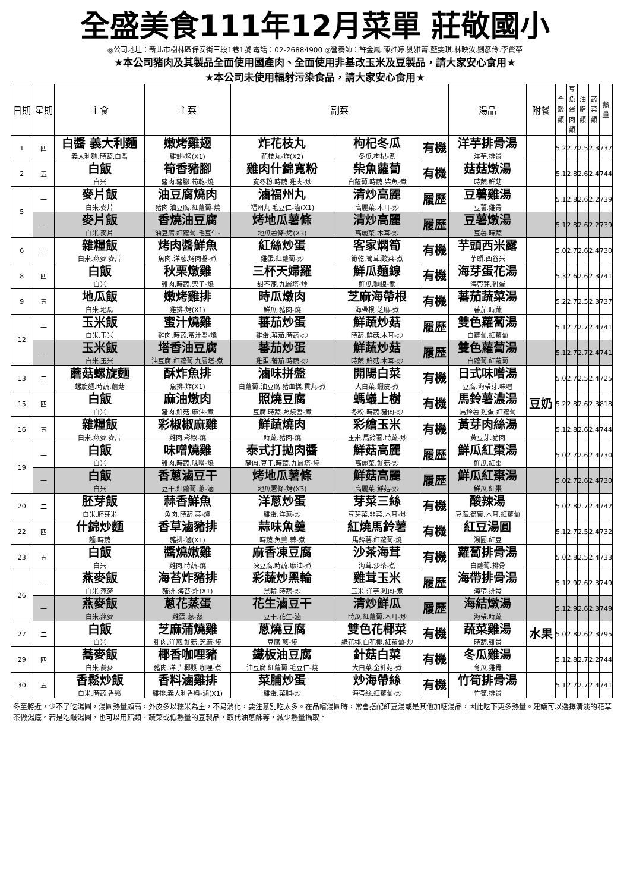全盛美食111年12月菜單 莊敬國小
◎公司地址：新北市樹林區保安街三段1巷1號 電話：02-26884900 ◎營養師：許金鳳.陳雅婷.劉雅菁.藍雯琪.林映汝.劉彥伶.李賢蒂
★本公司豬肉及其製品全面使用國產肉、全面使用非基改玉米及豆製品，請大家安心食用★
★本公司未使用輻射污染食品，請大家安心食用★
| 日期 | 星期 | 主食 | 主菜 | 副菜 | | | 湯品 | 附餐 | 全穀類 | 豆魚蛋肉類 | 油脂類 | 蔬菜類 | 熱量 |
| --- | --- | --- | --- | --- | --- | --- | --- | --- | --- | --- | --- | --- | --- |
| 1 | 四 | 白醬 義大利麵 義大利麵.時蔬.白醬 | 嫩烤雞翅 雞翅-烤(X1) | 炸花枝丸 花枝丸-炸(X2) | 枸杞冬瓜 冬瓜.枸杞-煮 | 有機 | 洋芋排骨湯 洋芋.排骨 | | 5.2 | 2.7 | 2.5 | 2.3 | 737 |
| 2 | 五 | 白飯 白米 | 筍香豬腳 豬肉.豬腳.筍乾-燒 | 雞肉什錦寬粉 寬冬粉.時蔬.雞肉-炒 | 柴魚蘿蔔 白蘿蔔.時蔬.柴魚-煮 | 有機 | 菇菇燉湯 時蔬.鮮菇 | | 5.1 | 2.8 | 2.6 | 2.4 | 744 |
| 5 | 一 | 麥片飯 白米.麥片 | 油豆腐燒肉 豬肉.油豆腐.紅蘿蔔-燒 | 滷福州丸 福州丸.毛豆仁-滷(X1) | 清炒高麗 高麗菜.木耳-炒 | 履歷 | 豆薯雞湯 豆薯.雞骨 | | 5.1 | 2.8 | 2.6 | 2.2 | 739 |
| | 一 | 麥片飯 白米.麥片 | 香燒油豆腐 油豆腐.紅蘿蔔.毛豆仁- | 烤地瓜薯條 地瓜薯條-烤(X3) | 清炒高麗 高麗菜.木耳-炒 | 履歷 | 豆薯燉湯 豆薯.時蔬 | | 5.1 | 2.8 | 2.6 | 2.2 | 739 |
| 6 | 二 | 雜糧飯 白米.燕麥.麥片 | 烤肉醬鮮魚 魚肉.洋蔥.烤肉醬-煮 | 紅絲炒蛋 雞蛋.紅蘿蔔-炒 | 客家燜筍 筍乾.筍茸.酸菜-煮 | 有機 | 芋頭西米露 芋頭.西谷米 | | 5.0 | 2.7 | 2.6 | 2.4 | 730 |
| 8 | 四 | 白飯 白米 | 秋栗燉雞 雞肉.時蔬.栗子-燒 | 三杯天婦羅 甜不辣.九層塔-炒 | 鮮瓜麵線 鮮瓜.麵線-煮 | 有機 | 海芽蛋花湯 海帶芽.雞蛋 | | 5.3 | 2.6 | 2.6 | 2.3 | 741 |
| 9 | 五 | 地瓜飯 白米.地瓜 | 嫩烤雞排 雞排-烤(X1) | 時瓜燉肉 鮮瓜.豬肉-燒 | 芝麻海帶根 海帶根.芝麻-煮 | 有機 | 蕃茄蔬菜湯 蕃茄.時蔬 | | 5.2 | 2.7 | 2.5 | 2.3 | 737 |
| 12 | 一 | 玉米飯 白米.玉米 | 蜜汁燒雞 雞肉.時蔬.蜜汁醬-燒 | 蕃茄炒蛋 雞蛋.蕃茄.時蔬-炒 | 鮮蔬炒菇 時蔬.鮮菇.木耳-炒 | 履歷 | 雙色蘿蔔湯 白蘿蔔.紅蘿蔔 | | 5.1 | 2.7 | 2.7 | 2.4 | 741 |
| | 一 | 玉米飯 白米.玉米 | 塔香油豆腐 油豆腐.紅蘿蔔.九層塔-煮 | 蕃茄炒蛋 雞蛋.蕃茄.時蔬-炒 | 鮮蔬炒菇 時蔬.鮮菇.木耳-炒 | 履歷 | 雙色蘿蔔湯 白蘿蔔.紅蘿蔔 | | 5.1 | 2.7 | 2.7 | 2.4 | 741 |
| 13 | 二 | 蘑菇螺旋麵 螺旋麵.時蔬.蘑菇 | 酥炸魚排 魚排-炸(X1) | 滷味拼盤 白蘿蔔.油豆腐.豬血糕.貢丸-煮 | 開陽白菜 大白菜.蝦皮-煮 | 有機 | 日式味噌湯 豆腐.海帶芽.味噌 | | 5.0 | 2.7 | 2.5 | 2.4 | 725 |
| 15 | 四 | 白飯 白米 | 麻油燉肉 豬肉.鮮菇.麻油-煮 | 照燒豆腐 豆腐.時蔬.照燒醬-煮 | 螞蟻上樹 冬粉.時蔬.豬肉-炒 | 有機 | 馬鈴薯濃湯 馬鈴薯.雞蛋.紅蘿蔔 | 豆奶 | 5.2 | 2.8 | 2.6 | 2.3 | 818 |
| 16 | 五 | 雜糧飯 白米.燕麥.麥片 | 彩椒椒麻雞 雞肉.彩椒-燒 | 鮮蔬燒肉 時蔬.豬肉-燒 | 彩繪玉米 玉米.馬鈴薯.時蔬-炒 | 有機 | 黃芽肉絲湯 黃豆芽.豬肉 | | 5.1 | 2.8 | 2.6 | 2.4 | 744 |
| 19 | 一 | 白飯 白米 | 味噌燒雞 雞肉.時蔬.味噌-燒 | 泰式打拋肉醬 豬肉.豆干.時蔬.九層塔-燒 | 鮮菇高麗 高麗菜.鮮菇-炒 | 履歷 | 鮮瓜紅棗湯 鮮瓜.紅棗 | | 5.0 | 2.7 | 2.6 | 2.4 | 730 |
| | 一 | 白飯 白米 | 香蔥滷豆干 豆干.紅蘿蔔.蔥-滷 | 烤地瓜薯條 地瓜薯條-烤(X3) | 鮮菇高麗 高麗菜.鮮菇-炒 | 履歷 | 鮮瓜紅棗湯 鮮瓜.紅棗 | | 5.0 | 2.7 | 2.6 | 2.4 | 730 |
| 20 | 二 | 胚芽飯 白米.胚芽米 | 蒜香鮮魚 魚肉.時蔬.蒜-燒 | 洋蔥炒蛋 雞蛋.洋蔥-炒 | 芽菜三絲 豆芽菜.韭菜.木耳-炒 | 有機 | 酸辣湯 豆腐.筍簽.木耳.紅蘿蔔 | | 5.0 | 2.8 | 2.7 | 2.4 | 742 |
| 22 | 四 | 什錦炒麵 麵.時蔬 | 香草滷豬排 豬排-滷(X1) | 蒜味魚羹 時蔬.魚羹.蒜-煮 | 紅燒馬鈴薯 馬鈴薯.紅蘿蔔-燒 | 有機 | 紅豆湯圓 湯圓.紅豆 | | 5.1 | 2.7 | 2.5 | 2.4 | 732 |
| 23 | 五 | 白飯 白米 | 醬燒嫩雞 雞肉.時蔬-燒 | 麻香凍豆腐 凍豆腐.時蔬.麻油-煮 | 沙茶海茸 海茸.沙茶-煮 | 有機 | 蘿蔔排骨湯 白蘿蔔.排骨 | | 5.0 | 2.8 | 2.5 | 2.4 | 733 |
| 26 | 一 | 燕麥飯 白米.燕麥 | 海苔炸豬排 豬排.海苔-炸(X1) | 彩蔬炒黑輪 黑輪.時蔬-炒 | 雞茸玉米 玉米.洋芋.雞肉-煮 | 履歷 | 海帶排骨湯 海帶.排骨 | | 5.1 | 2.9 | 2.6 | 2.3 | 749 |
| | 一 | 燕麥飯 白米.燕麥 | 蔥花蒸蛋 雞蛋.蔥-蒸 | 花生滷豆干 豆干.花生-滷 | 清炒鮮瓜 時瓜.紅蘿蔔.木耳-炒 | 履歷 | 海結燉湯 海帶.時蔬 | | 5.1 | 2.9 | 2.6 | 2.3 | 749 |
| 27 | 二 | 白飯 白米 | 芝麻蒲燒雞 雞肉.洋蔥.鮮菇.芝麻-燒 | 蔥燒豆腐 豆腐.蔥-燒 | 雙色花椰菜 綠花椰.白花椰.紅蘿蔔-炒 | 有機 | 蔬菜雞湯 時蔬.雞骨 | 水果 | 5.0 | 2.8 | 2.6 | 2.3 | 795 |
| 29 | 四 | 蕎麥飯 白米.蕎麥 | 椰香咖哩豬 豬肉.洋芋.椰漿.咖哩-煮 | 鐵板油豆腐 油豆腐.紅蘿蔔.毛豆仁-燒 | 針菇白菜 大白菜.金針菇-煮 | 有機 | 冬瓜雞湯 冬瓜.雞骨 | | 5.1 | 2.8 | 2.7 | 2.2 | 744 |
| 30 | 五 | 香鬆炒飯 白米.時蔬.香鬆 | 香料滷雞排 雞排.義大利香料-滷(X1) | 菜脯炒蛋 雞蛋.菜脯-炒 | 炒海帶絲 海帶絲.紅蘿蔔-炒 | 有機 | 竹筍排骨湯 竹筍.排骨 | | 5.1 | 2.7 | 2.7 | 2.4 | 741 |
冬至將近，少不了吃湯圓，湯圓熱量頗高，外皮多以糯米為主，不易消化，要注意別吃太多。在品嚐湯圓時，常會搭配紅豆湯或是其他加糖湯品，因此吃下更多熱量。建議可以選擇清淡的花草茶做湯底。若是吃鹹湯圓，也可以用菇類、蔬菜或低熱量的豆製品，取代油蔥酥等，減少熱量攝取。